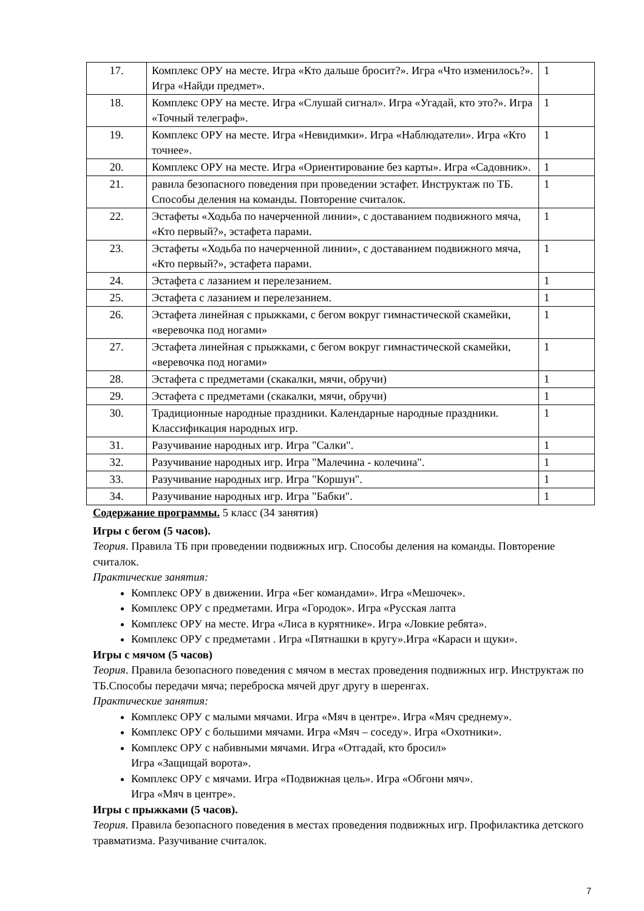| 17. | Комплекс ОРУ на месте. Игра «Кто дальше бросит?». Игра «Что изменилось?». Игра «Найди предмет». | 1 |
| 18. | Комплекс ОРУ на месте. Игра «Слушай сигнал». Игра «Угадай, кто это?». Игра «Точный телеграф». | 1 |
| 19. | Комплекс ОРУ на месте. Игра «Невидимки». Игра «Наблюдатели». Игра «Кто точнее». | 1 |
| 20. | Комплекс ОРУ на месте. Игра «Ориентирование без карты». Игра «Садовник». | 1 |
| 21. | равила безопасного поведения при проведении эстафет. Инструктаж по ТБ. Способы деления на команды. Повторение считалок. | 1 |
| 22. | Эстафеты «Ходьба по начерченной линии», с доставанием подвижного мяча, «Кто первый?», эстафета парами. | 1 |
| 23. | Эстафеты «Ходьба по начерченной линии», с доставанием подвижного мяча, «Кто первый?», эстафета парами. | 1 |
| 24. | Эстафета с лазанием и перелезанием. | 1 |
| 25. | Эстафета с лазанием и перелезанием. | 1 |
| 26. | Эстафета линейная с прыжками, с бегом вокруг гимнастической скамейки, «веревочка под ногами» | 1 |
| 27. | Эстафета линейная с прыжками, с бегом вокруг гимнастической скамейки, «веревочка под ногами» | 1 |
| 28. | Эстафета с предметами (скакалки, мячи, обручи) | 1 |
| 29. | Эстафета с предметами (скакалки, мячи, обручи) | 1 |
| 30. | Традиционные народные праздники. Календарные народные праздники. Классификация народных игр. | 1 |
| 31. | Разучивание народных игр. Игра "Салки". | 1 |
| 32. | Разучивание народных игр. Игра "Малечина - колечина". | 1 |
| 33. | Разучивание народных игр. Игра "Коршун". | 1 |
| 34. | Разучивание народных игр. Игра "Бабки". | 1 |
Содержание программы. 5 класс (34 занятия)
Игры с бегом (5 часов).
Теория. Правила ТБ при проведении подвижных игр. Способы деления на команды. Повторение считалок.
Практические занятия:
Комплекс ОРУ в движении. Игра «Бег командами». Игра «Мешочек».
Комплекс ОРУ с предметами. Игра «Городок». Игра «Русская лапта
Комплекс ОРУ на месте. Игра «Лиса в курятнике». Игра «Ловкие ребята».
Комплекс ОРУ с предметами . Игра «Пятнашки в кругу».Игра «Караси и щуки».
Игры с мячом (5 часов)
Теория. Правила безопасного поведения с мячом в местах проведения подвижных игр. Инструктаж по ТБ.Способы передачи мяча; переброска мячей друг другу в шеренгах.
Практические занятия:
Комплекс ОРУ с малыми мячами. Игра «Мяч в центре». Игра «Мяч среднему».
Комплекс ОРУ с большими мячами. Игра «Мяч – соседу». Игра «Охотники».
Комплекс ОРУ с набивными мячами. Игра «Отгадай, кто бросил»
Игра «Защищай ворота».
Комплекс ОРУ с мячами. Игра «Подвижная цель». Игра «Обгони мяч».
Игра «Мяч в центре».
Игры с прыжками (5 часов).
Теория. Правила безопасного поведения в местах проведения подвижных игр. Профилактика детского травматизма. Разучивание считалок.
7